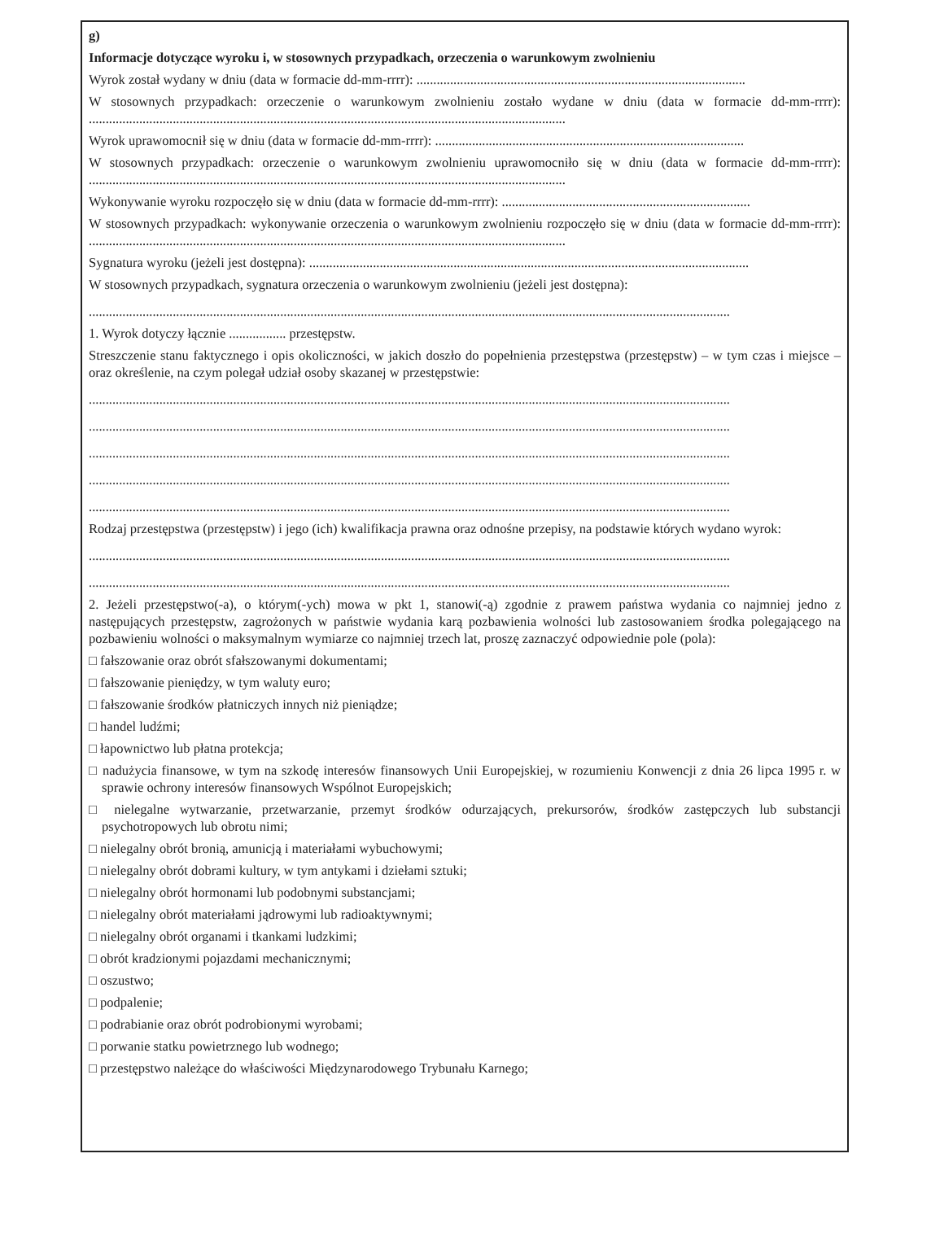g)
Informacje dotyczące wyroku i, w stosownych przypadkach, orzeczenia o warunkowym zwolnieniu
Wyrok został wydany w dniu (data w formacie dd-mm-rrrr): ..................................................................................................
W stosownych przypadkach: orzeczenie o warunkowym zwolnieniu zostało wydane w dniu (data w formacie dd-mm-rrrr): ..............................................................................................................................................
Wyrok uprawomocnił się w dniu (data w formacie dd-mm-rrrr): ............................................................................................
W stosownych przypadkach: orzeczenie o warunkowym zwolnieniu uprawomocniło się w dniu (data w formacie dd-mm-rrrr): ..............................................................................................................................................
Wykonywanie wyroku rozpoczęło się w dniu (data w formacie dd-mm-rrrr): ..........................................................................
W stosownych przypadkach: wykonywanie orzeczenia o warunkowym zwolnieniu rozpoczęło się w dniu (data w formacie dd-mm-rrrr): ..............................................................................................................................................
Sygnatura wyroku (jeżeli jest dostępna): ...................................................................................................................................
W stosownych przypadkach, sygnatura orzeczenia o warunkowym zwolnieniu (jeżeli jest dostępna):
...............................................................................................................................................................................................
1. Wyrok dotyczy łącznie ................. przestępstw.
Streszczenie stanu faktycznego i opis okoliczności, w jakich doszło do popełnienia przestępstwa (przestępstw) – w tym czas i miejsce – oraz określenie, na czym polegał udział osoby skazanej w przestępstwie:
...............................................................................................................................................................................................
...............................................................................................................................................................................................
...............................................................................................................................................................................................
...............................................................................................................................................................................................
...............................................................................................................................................................................................
Rodzaj przestępstwa (przestępstw) i jego (ich) kwalifikacja prawna oraz odnośne przepisy, na podstawie których wydano wyrok:
...............................................................................................................................................................................................
...............................................................................................................................................................................................
2. Jeżeli przestępstwo(-a), o którym(-ych) mowa w pkt 1, stanowi(-ą) zgodnie z prawem państwa wydania co najmniej jedno z następujących przestępstw, zagrożonych w państwie wydania karą pozbawienia wolności lub zastosowaniem środka polegającego na pozbawieniu wolności o maksymalnym wymiarze co najmniej trzech lat, proszę zaznaczyć odpowiednie pole (pola):
□ fałszowanie oraz obrót sfałszowanymi dokumentami;
□ fałszowanie pieniędzy, w tym waluty euro;
□ fałszowanie środków płatniczych innych niż pieniądze;
□ handel ludźmi;
□ łapownictwo lub płatna protekcja;
□ nadużycia finansowe, w tym na szkodę interesów finansowych Unii Europejskiej, w rozumieniu Konwencji z dnia 26 lipca 1995 r. w sprawie ochrony interesów finansowych Wspólnot Europejskich;
□ nielegalne wytwarzanie, przetwarzanie, przemyt środków odurzających, prekursorów, środków zastępczych lub substancji psychotropowych lub obrotu nimi;
□ nielegalny obrót bronią, amunicją i materiałami wybuchowymi;
□ nielegalny obrót dobrami kultury, w tym antykami i dziełami sztuki;
□ nielegalny obrót hormonami lub podobnymi substancjami;
□ nielegalny obrót materiałami jądrowymi lub radioaktywnymi;
□ nielegalny obrót organami i tkankami ludzkimi;
□ obrót kradzionymi pojazdami mechanicznymi;
□ oszustwo;
□ podpalenie;
□ podrabianie oraz obrót podrobionymi wyrobami;
□ porwanie statku powietrznego lub wodnego;
□ przestępstwo należące do właściwości Międzynarodowego Trybunału Karnego;